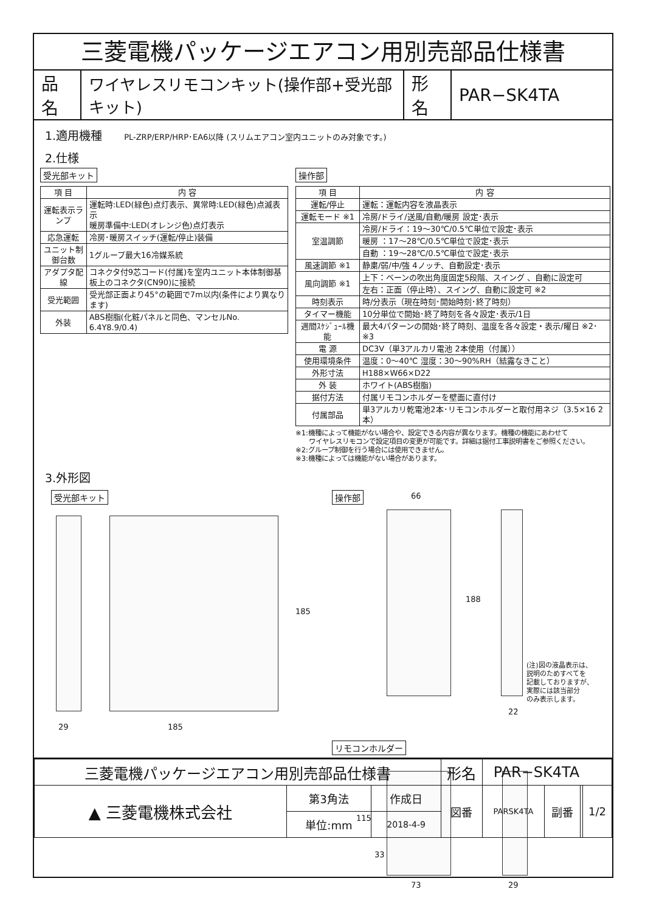三菱電機パッケージエアコン用別売部品仕様書
| 品名 | ワイヤレスリモコンキット(操作部+受光部キット) | 形名 | PAR−SK4TA |
1.適用機種 PL-ZRP/ERP/HRP･EA6以降 (スリムエアコン室内ユニットのみ対象です。)
2.仕様
受光部キット
| 項 目 | 内 容 |
| --- | --- |
| 運転表示ランプ | 運転時:LED(緑色)点灯表示、異常時:LED(緑色)点滅表示 暖房準備中:LED(オレンジ色)点灯表示 |
| 応急運転 | 冷房･暖房スイッチ(運転/停止)装備 |
| ユニット制御台数 | 1グループ最大16冷媒系統 |
| アダプタ配線 | コネクタ付9芯コード(付属)を室内ユニット本体制御基板上のコネクタ(CN90)に接続 |
| 受光範囲 | 受光部正面より45°の範囲で7m以内(条件により異なります) |
| 外装 | ABS樹脂(化粧パネルと同色、マンセルNo. 6.4Y8.9/0.4) |
操作部
| 項 目 | 内 容 |
| --- | --- |
| 運転/停止 | 運転：運転内容を液晶表示 |
| 運転モード ※1 | 冷房/ドライ/送風/自動/暖房 設定･表示 |
| 室温調節 | 冷房/ドライ：19～30℃/0.5℃単位で設定･表示 |
| | 暖房 ：17～28℃/0.5℃単位で設定･表示 |
| | 自動 ：19～28℃/0.5℃単位で設定･表示 |
| 風速調節 ※1 | 静粛/弱/中/強 4ノッチ、自動設定･表示 |
| 風向調節 ※1 | 上下：ベーンの吹出角度固定5段階、スイング 、自動に設定可 |
| | 左右：正面（停止時）、スイング、自動に設定可 ※2 |
| 時刻表示 | 時/分表示（現在時刻･開始時刻･終了時刻） |
| タイマー機能 | 10分単位で開始･終了時刻を各々設定･表示/1日 |
| 週間ｽｹｼﾞｭｰﾙ機能 | 最大4パターンの開始･終了時刻、温度を各々設定・表示/曜日 ※2･※3 |
| 電 源 | DC3V（単3アルカリ電池 2本使用（付属）） |
| 使用環境条件 | 温度：0～40℃ 湿度：30～90%RH（結露なきこと） |
| 外形寸法 | H188×W66×D22 |
| 外 装 | ホワイト(ABS樹脂) |
| 据付方法 | 付属リモコンホルダーを壁面に直付け |
| 付属部品 | 単3アルカリ乾電池2本･リモコンホルダーと取付用ネジ（3.5×16 2本） |
※1:機種によって機能がない場合や、設定できる内容が異なります。機種の機能にあわせて
　　ワイヤレスリモコンで設定項目の変更が可能です。詳細は据付工事説明書をご参照ください。
※2:グループ制御を行う場合には使用できません。
※3:機種によっては機能がない場合があります。
3.外形図
受光部キット 操作部
29 185
185
66
188
22
(注)図の液晶表示は、
説明のためすべてを
記載しておりますが、
実際には該当部分
のみ表示します。
リモコンホルダー
115
33
73 29
| 三菱電機パッケージエアコン用別売部品仕様書 | | | 形名 | PAR−SK4TA | | | |
| ▲ 三菱電機株式会社 | 第3角法 | 作成日 | 図番 | PARSK4TA | 副番 | | 1/2 |
| | 単位:mm | 2018-4-9 | | | | | |